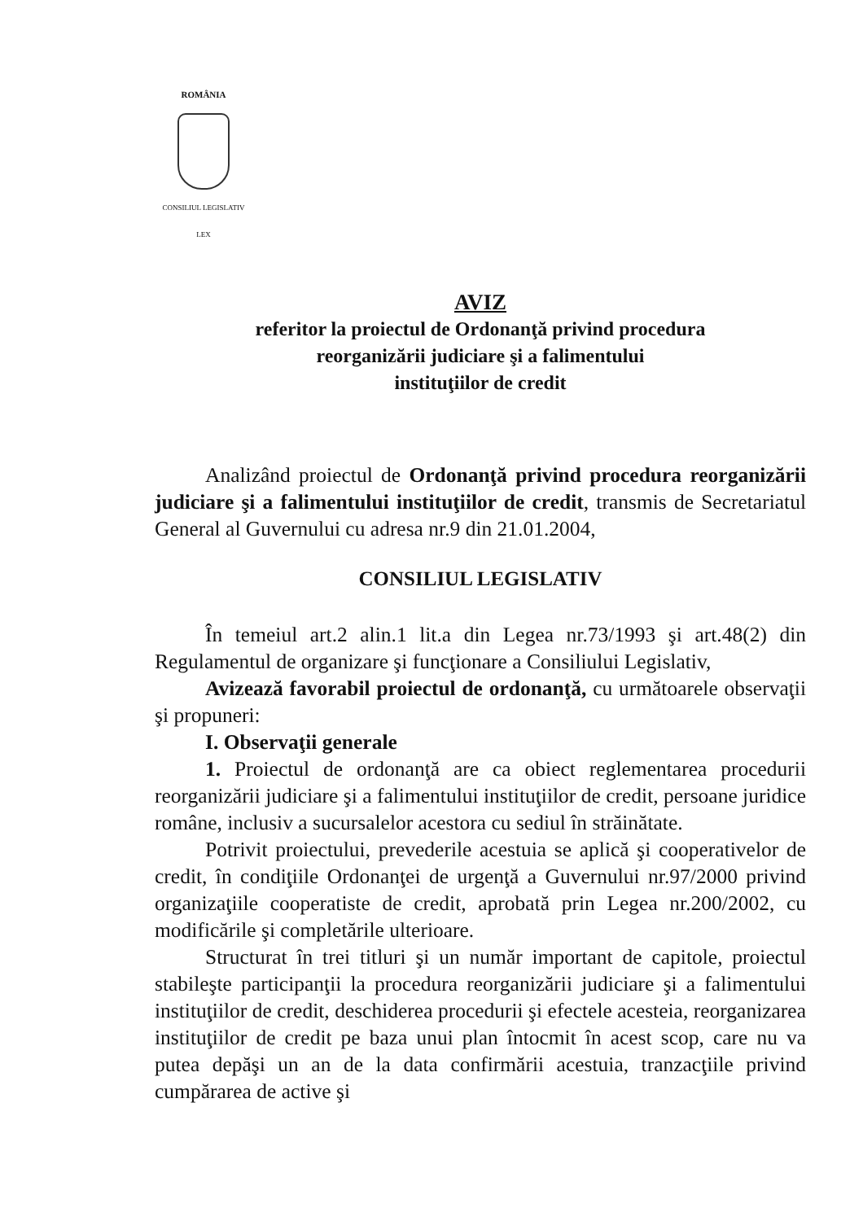ROMÂNIA
CONSILIUL LEGISLATIV
LEX
AVIZ
referitor la proiectul de Ordonanţă privind procedura
reorganizării judiciare şi a falimentului
instituţiilor de credit
Analizând proiectul de Ordonanţă privind procedura reorganizării judiciare şi a falimentului instituţiilor de credit, transmis de Secretariatul General al Guvernului cu adresa nr.9 din 21.01.2004,
CONSILIUL LEGISLATIV
În temeiul art.2 alin.1 lit.a din Legea nr.73/1993 şi art.48(2) din Regulamentul de organizare şi funcţionare a Consiliului Legislativ,
Avizează favorabil proiectul de ordonanţă, cu următoarele observaţii şi propuneri:
I. Observaţii generale
1. Proiectul de ordonanţă are ca obiect reglementarea procedurii reorganizării judiciare şi a falimentului instituţiilor de credit, persoane juridice române, inclusiv a sucursalelor acestora cu sediul în străinătate.
Potrivit proiectului, prevederile acestuia se aplică şi cooperativelor de credit, în condiţiile Ordonanţei de urgenţă a Guvernului nr.97/2000 privind organizaţiile cooperatiste de credit, aprobată prin Legea nr.200/2002, cu modificările şi completările ulterioare.
Structurat în trei titluri şi un număr important de capitole, proiectul stabileşte participanţii la procedura reorganizării judiciare şi a falimentului instituţiilor de credit, deschiderea procedurii şi efectele acesteia, reorganizarea instituţiilor de credit pe baza unui plan întocmit în acest scop, care nu va putea depăşi un an de la data confirmării acestuia, tranzacţiile privind cumpărarea de active şi